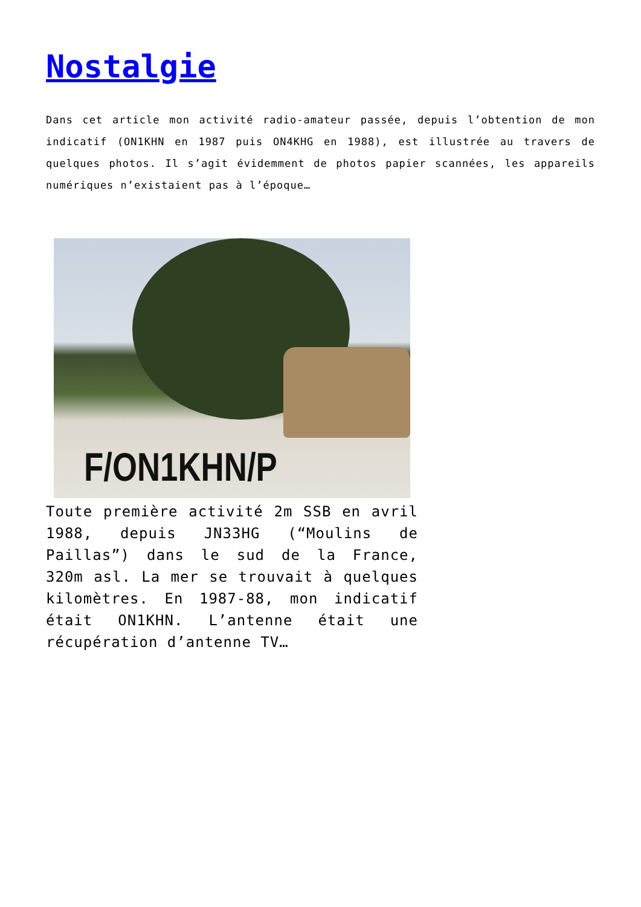Nostalgie
Dans cet article mon activité radio-amateur passée, depuis l’obtention de mon indicatif (ON1KHN en 1987 puis ON4KHG en 1988), est illustrée au travers de quelques photos. Il s’agit évidemment de photos papier scannées, les appareils numériques n’existaient pas à l’époque…
F/ON1KHN/P
Toute première activité 2m SSB en avril 1988, depuis JN33HG (“Moulins de Paillas”) dans le sud de la France, 320m asl. La mer se trouvait à quelques kilomètres. En 1987-88, mon indicatif était ON1KHN. L’antenne était une récupération d’antenne TV…